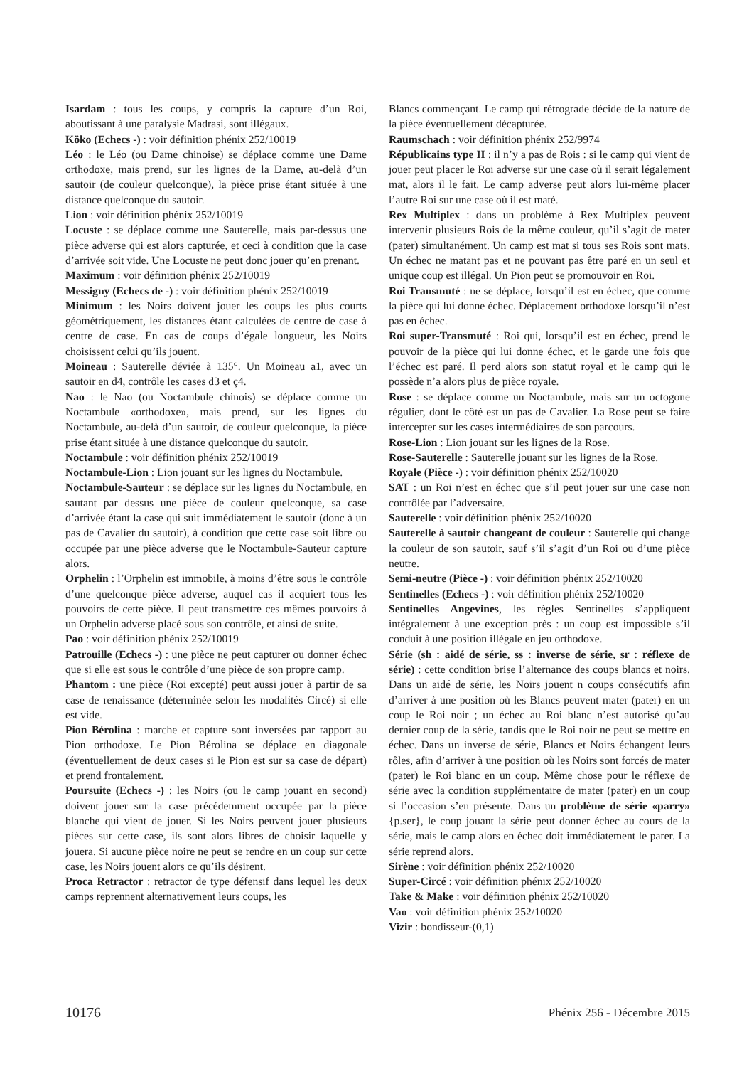Isardam : tous les coups, y compris la capture d’un Roi, aboutissant à une paralysie Madrasi, sont illégaux.
Köko (Echecs -) : voir définition phénix 252/10019
Léo : le Léo (ou Dame chinoise) se déplace comme une Dame orthodoxe, mais prend, sur les lignes de la Dame, au-delà d’un sautoir (de couleur quelconque), la pièce prise étant située à une distance quelconque du sautoir.
Lion : voir définition phénix 252/10019
Locuste : se déplace comme une Sauterelle, mais par-dessus une pièce adverse qui est alors capturée, et ceci à condition que la case d’arrivée soit vide. Une Locuste ne peut donc jouer qu’en prenant.
Maximum : voir définition phénix 252/10019
Messigny (Echecs de -) : voir définition phénix 252/10019
Minimum : les Noirs doivent jouer les coups les plus courts géométriquement, les distances étant calculées de centre de case à centre de case. En cas de coups d’égale longueur, les Noirs choisissent celui qu’ils jouent.
Moineau : Sauterelle déviée à 135°. Un Moineau a1, avec un sautoir en d4, contrôle les cases d3 et ç4.
Nao : le Nao (ou Noctambule chinois) se déplace comme un Noctambule «orthodoxe», mais prend, sur les lignes du Noctambule, au-delà d’un sautoir, de couleur quelconque, la pièce prise étant située à une distance quelconque du sautoir.
Noctambule : voir définition phénix 252/10019
Noctambule-Lion : Lion jouant sur les lignes du Noctambule.
Noctambule-Sauteur : se déplace sur les lignes du Noctambule, en sautant par dessus une pièce de couleur quelconque, sa case d’arrivée étant la case qui suit immédiatement le sautoir (donc à un pas de Cavalier du sautoir), à condition que cette case soit libre ou occupée par une pièce adverse que le Noctambule-Sauteur capture alors.
Orphelin : l’Orphelin est immobile, à moins d’être sous le contrôle d’une quelconque pièce adverse, auquel cas il acquiert tous les pouvoirs de cette pièce. Il peut transmettre ces mêmes pouvoirs à un Orphelin adverse placé sous son contrôle, et ainsi de suite.
Pao : voir définition phénix 252/10019
Patrouille (Echecs -) : une pièce ne peut capturer ou donner échec que si elle est sous le contrôle d’une pièce de son propre camp.
Phantom : une pièce (Roi excepté) peut aussi jouer à partir de sa case de renaissance (déterminée selon les modalités Circé) si elle est vide.
Pion Bérolina : marche et capture sont inversées par rapport au Pion orthodoxe. Le Pion Bérolina se déplace en diagonale (éventuellement de deux cases si le Pion est sur sa case de départ) et prend frontalement.
Poursuite (Echecs -) : les Noirs (ou le camp jouant en second) doivent jouer sur la case précédemment occupée par la pièce blanche qui vient de jouer. Si les Noirs peuvent jouer plusieurs pièces sur cette case, ils sont alors libres de choisir laquelle y jouera. Si aucune pièce noire ne peut se rendre en un coup sur cette case, les Noirs jouent alors ce qu’ils désirent.
Proca Retractor : retractor de type défensif dans lequel les deux camps reprennent alternativement leurs coups, les
Blancs commençant. Le camp qui rétrograde décide de la nature de la pièce éventuellement décapturée.
Raumschach : voir définition phénix 252/9974
Républicains type II : il n’y a pas de Rois : si le camp qui vient de jouer peut placer le Roi adverse sur une case où il serait légalement mat, alors il le fait. Le camp adverse peut alors lui-même placer l’autre Roi sur une case où il est maté.
Rex Multiplex : dans un problème à Rex Multiplex peuvent intervenir plusieurs Rois de la même couleur, qu’il s’agit de mater (pater) simultanément. Un camp est mat si tous ses Rois sont mats. Un échec ne matant pas et ne pouvant pas être paré en un seul et unique coup est illégal. Un Pion peut se promouvoir en Roi.
Roi Transmuté : ne se déplace, lorsqu’il est en échec, que comme la pièce qui lui donne échec. Déplacement orthodoxe lorsqu’il n’est pas en échec.
Roi super-Transmuté : Roi qui, lorsqu’il est en échec, prend le pouvoir de la pièce qui lui donne échec, et le garde une fois que l’échec est paré. Il perd alors son statut royal et le camp qui le possède n’a alors plus de pièce royale.
Rose : se déplace comme un Noctambule, mais sur un octogone régulier, dont le côté est un pas de Cavalier. La Rose peut se faire intercepter sur les cases intermédiaires de son parcours.
Rose-Lion : Lion jouant sur les lignes de la Rose.
Rose-Sauterelle : Sauterelle jouant sur les lignes de la Rose.
Royale (Pièce -) : voir définition phénix 252/10020
SAT : un Roi n’est en échec que s’il peut jouer sur une case non contrôlée par l’adversaire.
Sauterelle : voir définition phénix 252/10020
Sauterelle à sautoir changeant de couleur : Sauterelle qui change la couleur de son sautoir, sauf s’il s’agit d’un Roi ou d’une pièce neutre.
Semi-neutre (Pièce -) : voir définition phénix 252/10020
Sentinelles (Echecs -) : voir définition phénix 252/10020
Sentinelles Angevines, les règles Sentinelles s’appliquent intégralement à une exception près : un coup est impossible s’il conduit à une position illégale en jeu orthodoxe.
Série (sh : aidé de série, ss : inverse de série, sr : réflexe de série) : cette condition brise l’alternance des coups blancs et noirs. Dans un aidé de série, les Noirs jouent n coups consécutifs afin d’arriver à une position où les Blancs peuvent mater (pater) en un coup le Roi noir ; un échec au Roi blanc n’est autorisé qu’au dernier coup de la série, tandis que le Roi noir ne peut se mettre en échec. Dans un inverse de série, Blancs et Noirs échangent leurs rôles, afin d’arriver à une position où les Noirs sont forcés de mater (pater) le Roi blanc en un coup. Même chose pour le réflexe de série avec la condition supplémentaire de mater (pater) en un coup si l’occasion s’en présente. Dans un problème de série «parry» {p.ser}, le coup jouant la série peut donner échec au cours de la série, mais le camp alors en échec doit immédiatement le parer. La série reprend alors.
Sirène : voir définition phénix 252/10020
Super-Circé : voir définition phénix 252/10020
Take & Make : voir définition phénix 252/10020
Vao : voir définition phénix 252/10020
Vizir : bondisseur-(0,1)
10176 Phénix 256 - Décembre 2015